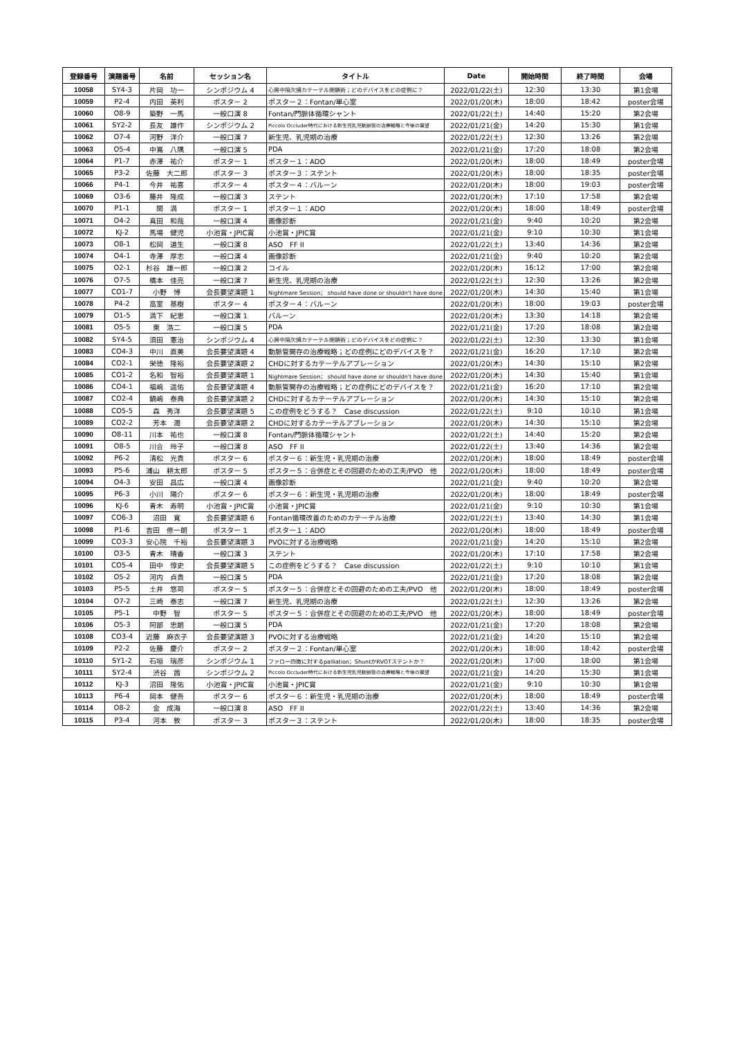| 登録番号 | 演題番号 | 名前 | セッション名 | タイトル | Date | 開始時間 | 終了時間 | 会場 |
| --- | --- | --- | --- | --- | --- | --- | --- | --- |
| 10058 | SY4-3 | 片岡 功一 | シンポジウム 4 | 心房中隔欠損カテーテル閉鎖術；どのデバイスをどの症例に？ | 2022/01/22(土) | 12:30 | 13:30 | 第1会場 |
| 10059 | P2-4 | 内田 英利 | ポスター 2 | ポスター２：Fontan/単心室 | 2022/01/20(木) | 18:00 | 18:42 | poster会場 |
| 10060 | O8-9 | 築野 一馬 | 一般口演 8 | Fontan/門脈体循環シャント | 2022/01/22(土) | 14:40 | 15:20 | 第2会場 |
| 10061 | SY2-2 | 長友 雄作 | シンポジウム 2 | Piccolo Occluder時代における新生児乳児動脈管の治療戦略と今後の展望 | 2022/01/21(金) | 14:20 | 15:30 | 第1会場 |
| 10062 | O7-4 | 河野 洋介 | 一般口演 7 | 新生児、乳児期の治療 | 2022/01/22(土) | 12:30 | 13:26 | 第2会場 |
| 10063 | O5-4 | 中嶌 八隅 | 一般口演 5 | PDA | 2022/01/21(金) | 17:20 | 18:08 | 第2会場 |
| 10064 | P1-7 | 赤澤 祐介 | ポスター 1 | ポスター１：ADO | 2022/01/20(木) | 18:00 | 18:49 | poster会場 |
| 10065 | P3-2 | 佐藤 大二郎 | ポスター 3 | ポスター３：ステント | 2022/01/20(木) | 18:00 | 18:35 | poster会場 |
| 10066 | P4-1 | 今井 祐喜 | ポスター 4 | ポスター４：バルーン | 2022/01/20(木) | 18:00 | 19:03 | poster会場 |
| 10069 | O3-6 | 藤井 隆成 | 一般口演 3 | ステント | 2022/01/20(木) | 17:10 | 17:58 | 第2会場 |
| 10070 | P1-1 | 関 満 | ポスター 1 | ポスター１：ADO | 2022/01/20(木) | 18:00 | 18:49 | poster会場 |
| 10071 | O4-2 | 真田 和哉 | 一般口演 4 | 画像診断 | 2022/01/21(金) | 9:40 | 10:20 | 第2会場 |
| 10072 | KJ-2 | 馬場 健児 | 小池賞・JPIC賞 | 小池賞・JPIC賞 | 2022/01/21(金) | 9:10 | 10:30 | 第1会場 |
| 10073 | O8-1 | 松岡 道生 | 一般口演 8 | ASO FF II | 2022/01/22(土) | 13:40 | 14:36 | 第2会場 |
| 10074 | O4-1 | 寺澤 厚志 | 一般口演 4 | 画像診断 | 2022/01/21(金) | 9:40 | 10:20 | 第2会場 |
| 10075 | O2-1 | 杉谷 雄一郎 | 一般口演 2 | コイル | 2022/01/20(木) | 16:12 | 17:00 | 第2会場 |
| 10076 | O7-5 | 橋本 佳亮 | 一般口演 7 | 新生児、乳児期の治療 | 2022/01/22(土) | 12:30 | 13:26 | 第2会場 |
| 10077 | CO1-7 | 小野 博 | 会長要望演題 1 | Nightmare Session； should have done or shouldn't have done | 2022/01/20(木) | 14:30 | 15:40 | 第1会場 |
| 10078 | P4-2 | 高室 基樹 | ポスター 4 | ポスター４：バルーン | 2022/01/20(木) | 18:00 | 19:03 | poster会場 |
| 10079 | O1-5 | 満下 紀恵 | 一般口演 1 | バルーン | 2022/01/20(木) | 13:30 | 14:18 | 第2会場 |
| 10081 | O5-5 | 東 浩二 | 一般口演 5 | PDA | 2022/01/21(金) | 17:20 | 18:08 | 第2会場 |
| 10082 | SY4-5 | 須田 憲治 | シンポジウム 4 | 心房中隔欠損カテーテル閉鎖術；どのデバイスをどの症例に？ | 2022/01/22(土) | 12:30 | 13:30 | 第1会場 |
| 10083 | CO4-3 | 中川 直美 | 会長要望演題 4 | 動脈管開存の治療戦略；どの症例にどのデバイスを？ | 2022/01/21(金) | 16:20 | 17:10 | 第2会場 |
| 10084 | CO2-1 | 栄徳 隆裕 | 会長要望演題 2 | CHDに対するカテーテルアブレーション | 2022/01/20(木) | 14:30 | 15:10 | 第2会場 |
| 10085 | CO1-2 | 名和 智裕 | 会長要望演題 1 | Nightmare Session； should have done or shouldn't have done | 2022/01/20(木) | 14:30 | 15:40 | 第1会場 |
| 10086 | CO4-1 | 福嶋 遥佑 | 会長要望演題 4 | 動脈管開存の治療戦略；どの症例にどのデバイスを？ | 2022/01/21(金) | 16:20 | 17:10 | 第2会場 |
| 10087 | CO2-4 | 鍋嶋 泰典 | 会長要望演題 2 | CHDに対するカテーテルアブレーション | 2022/01/20(木) | 14:30 | 15:10 | 第2会場 |
| 10088 | CO5-5 | 森 秀洋 | 会長要望演題 5 | この症例をどうする？ Case discussion | 2022/01/22(土) | 9:10 | 10:10 | 第1会場 |
| 10089 | CO2-2 | 芳本 潤 | 会長要望演題 2 | CHDに対するカテーテルアブレーション | 2022/01/20(木) | 14:30 | 15:10 | 第2会場 |
| 10090 | O8-11 | 川本 祐也 | 一般口演 8 | Fontan/門脈体循環シャント | 2022/01/22(土) | 14:40 | 15:20 | 第2会場 |
| 10091 | O8-5 | 川合 玲子 | 一般口演 8 | ASO FF II | 2022/01/22(土) | 13:40 | 14:36 | 第2会場 |
| 10092 | P6-2 | 清松 光貴 | ポスター 6 | ポスター６：新生児・乳児期の治療 | 2022/01/20(木) | 18:00 | 18:49 | poster会場 |
| 10093 | P5-6 | 浦山 耕太郎 | ポスター 5 | ポスター５：合併症とその回避のための工夫/PVO 他 | 2022/01/20(木) | 18:00 | 18:49 | poster会場 |
| 10094 | O4-3 | 安田 昌広 | 一般口演 4 | 画像診断 | 2022/01/21(金) | 9:40 | 10:20 | 第2会場 |
| 10095 | P6-3 | 小川 陽介 | ポスター 6 | ポスター６：新生児・乳児期の治療 | 2022/01/20(木) | 18:00 | 18:49 | poster会場 |
| 10096 | KJ-6 | 青木 寿明 | 小池賞・JPIC賞 | 小池賞・JPIC賞 | 2022/01/21(金) | 9:10 | 10:30 | 第1会場 |
| 10097 | CO6-3 | 沼田 寛 | 会長要望演題 6 | Fontan循環改善のためのカテーテル治療 | 2022/01/22(土) | 13:40 | 14:30 | 第1会場 |
| 10098 | P1-6 | 吉田 修一朗 | ポスター 1 | ポスター１：ADO | 2022/01/20(木) | 18:00 | 18:49 | poster会場 |
| 10099 | CO3-3 | 安心院 千裕 | 会長要望演題 3 | PVOに対する治療戦略 | 2022/01/21(金) | 14:20 | 15:10 | 第2会場 |
| 10100 | O3-5 | 青木 晴香 | 一般口演 3 | ステント | 2022/01/20(木) | 17:10 | 17:58 | 第2会場 |
| 10101 | CO5-4 | 田中 惇史 | 会長要望演題 5 | この症例をどうする？ Case discussion | 2022/01/22(土) | 9:10 | 10:10 | 第1会場 |
| 10102 | O5-2 | 河内 貞貴 | 一般口演 5 | PDA | 2022/01/21(金) | 17:20 | 18:08 | 第2会場 |
| 10103 | P5-5 | 土井 悠司 | ポスター 5 | ポスター５：合併症とその回避のための工夫/PVO 他 | 2022/01/20(木) | 18:00 | 18:49 | poster会場 |
| 10104 | O7-2 | 三崎 泰志 | 一般口演 7 | 新生児、乳児期の治療 | 2022/01/22(土) | 12:30 | 13:26 | 第2会場 |
| 10105 | P5-1 | 中野 智 | ポスター 5 | ポスター５：合併症とその回避のための工夫/PVO 他 | 2022/01/20(木) | 18:00 | 18:49 | poster会場 |
| 10106 | O5-3 | 阿部 忠朗 | 一般口演 5 | PDA | 2022/01/21(金) | 17:20 | 18:08 | 第2会場 |
| 10108 | CO3-4 | 近藤 麻衣子 | 会長要望演題 3 | PVOに対する治療戦略 | 2022/01/21(金) | 14:20 | 15:10 | 第2会場 |
| 10109 | P2-2 | 佐藤 慶介 | ポスター 2 | ポスター２：Fontan/単心室 | 2022/01/20(木) | 18:00 | 18:42 | poster会場 |
| 10110 | SY1-2 | 石垣 瑞彦 | シンポジウム 1 | ファロー四徴に対するpalliation；ShuntかRVOTステントか？ | 2022/01/20(木) | 17:00 | 18:00 | 第1会場 |
| 10111 | SY2-4 | 渋谷 茜 | シンポジウム 2 | Piccolo Occluder時代における新生児乳児動脈管の治療戦略と今後の展望 | 2022/01/21(金) | 14:20 | 15:30 | 第1会場 |
| 10112 | KJ-3 | 沼田 隆佑 | 小池賞・JPIC賞 | 小池賞・JPIC賞 | 2022/01/21(金) | 9:10 | 10:30 | 第1会場 |
| 10113 | P6-4 | 岡本 健吾 | ポスター 6 | ポスター６：新生児・乳児期の治療 | 2022/01/20(木) | 18:00 | 18:49 | poster会場 |
| 10114 | O8-2 | 金 成海 | 一般口演 8 | ASO FF II | 2022/01/22(土) | 13:40 | 14:36 | 第2会場 |
| 10115 | P3-4 | 河本 敦 | ポスター 3 | ポスター３：ステント | 2022/01/20(木) | 18:00 | 18:35 | poster会場 |